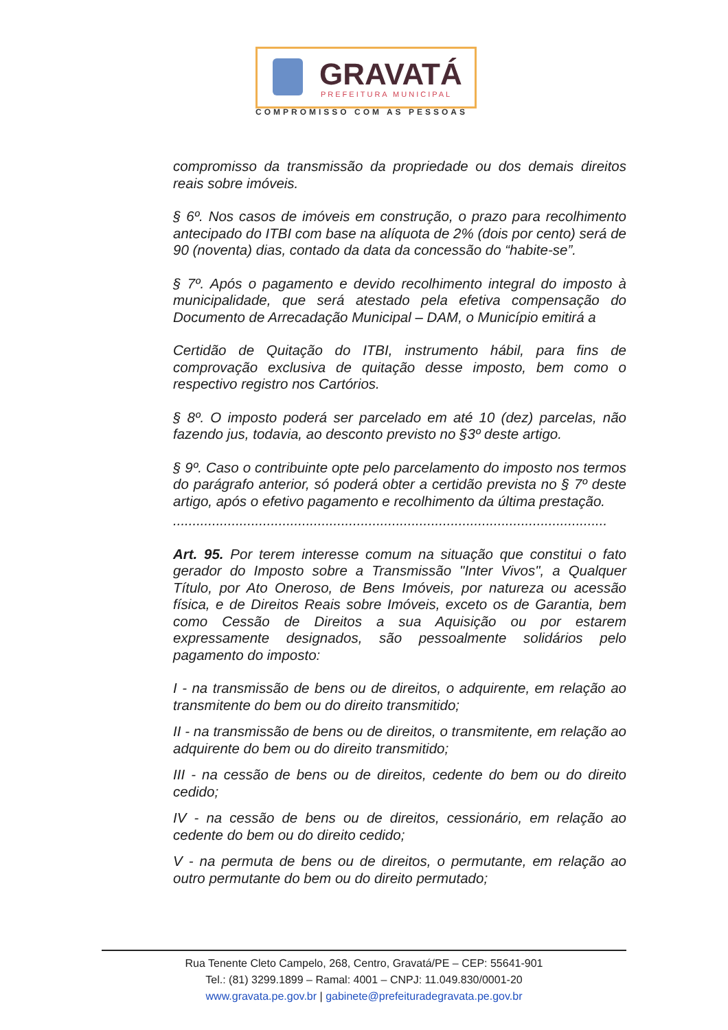GRAVATÁ
PREFEITURA MUNICIPAL
COMPROMISSO COM AS PESSOAS
compromisso da transmissão da propriedade ou dos demais direitos reais sobre imóveis.
§ 6º. Nos casos de imóveis em construção, o prazo para recolhimento antecipado do ITBI com base na alíquota de 2% (dois por cento) será de 90 (noventa) dias, contado da data da concessão do “habite-se”.
§ 7º. Após o pagamento e devido recolhimento integral do imposto à municipalidade, que será atestado pela efetiva compensação do Documento de Arrecadação Municipal – DAM, o Município emitirá a
Certidão de Quitação do ITBI, instrumento hábil, para fins de comprovação exclusiva de quitação desse imposto, bem como o respectivo registro nos Cartórios.
§ 8º. O imposto poderá ser parcelado em até 10 (dez) parcelas, não fazendo jus, todavia, ao desconto previsto no §3º deste artigo.
§ 9º. Caso o contribuinte opte pelo parcelamento do imposto nos termos do parágrafo anterior, só poderá obter a certidão prevista no § 7º deste artigo, após o efetivo pagamento e recolhimento da última prestação.
...............................................................................................................
Art. 95. Por terem interesse comum na situação que constitui o fato gerador do Imposto sobre a Transmissão "Inter Vivos", a Qualquer Título, por Ato Oneroso, de Bens Imóveis, por natureza ou acessão física, e de Direitos Reais sobre Imóveis, exceto os de Garantia, bem como Cessão de Direitos a sua Aquisição ou por estarem expressamente designados, são pessoalmente solidários pelo pagamento do imposto:
I - na transmissão de bens ou de direitos, o adquirente, em relação ao transmitente do bem ou do direito transmitido;
II - na transmissão de bens ou de direitos, o transmitente, em relação ao adquirente do bem ou do direito transmitido;
III - na cessão de bens ou de direitos, cedente do bem ou do direito cedido;
IV - na cessão de bens ou de direitos, cessionário, em relação ao cedente do bem ou do direito cedido;
V - na permuta de bens ou de direitos, o permutante, em relação ao outro permutante do bem ou do direito permutado;
Rua Tenente Cleto Campelo, 268, Centro, Gravatá/PE – CEP: 55641-901
Tel.: (81) 3299.1899 – Ramal: 4001 – CNPJ: 11.049.830/0001-20
www.gravata.pe.gov.br | gabinete@prefeituradegravata.pe.gov.br